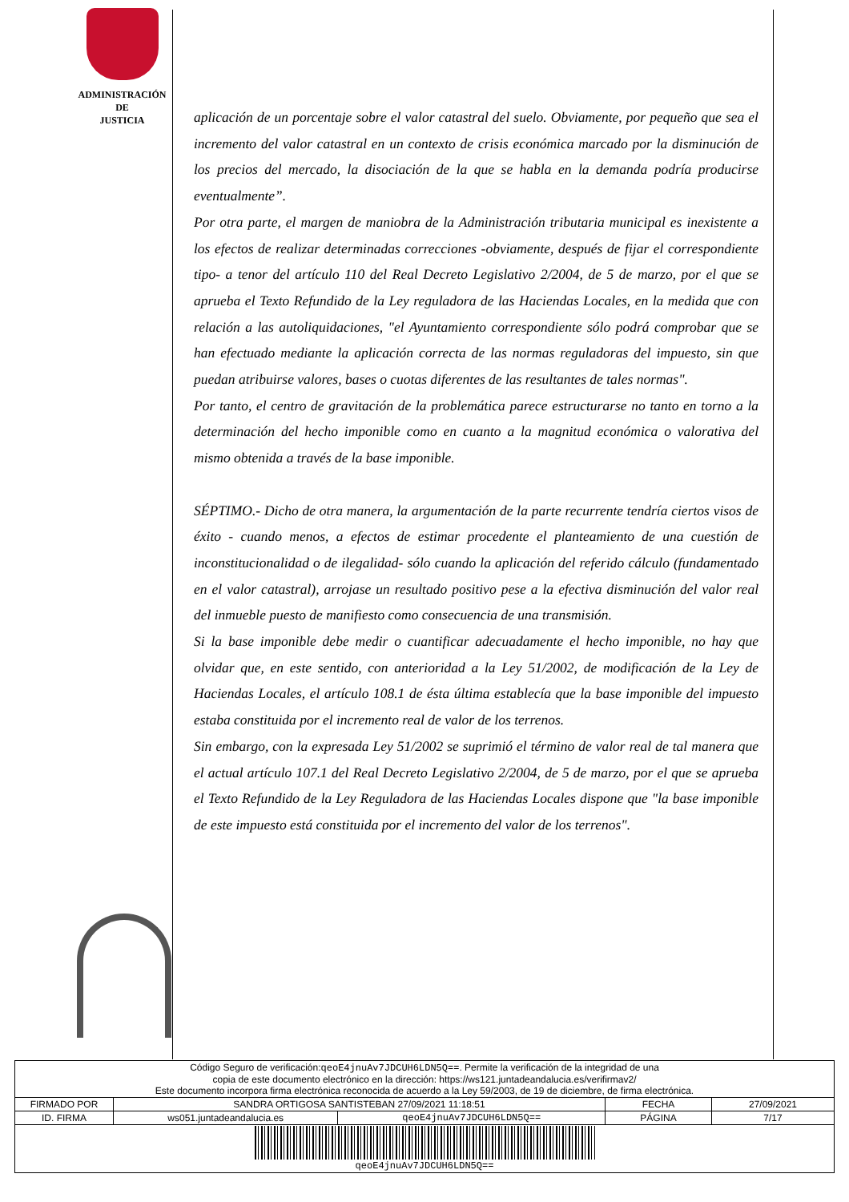ADMINISTRACIÓN
DE
JUSTICIA
aplicación de un porcentaje sobre el valor catastral del suelo. Obviamente, por pequeño que sea el incremento del valor catastral en un contexto de crisis económica marcado por la disminución de los precios del mercado, la disociación de la que se habla en la demanda podría producirse eventualmente”.
Por otra parte, el margen de maniobra de la Administración tributaria municipal es inexistente a los efectos de realizar determinadas correcciones -obviamente, después de fijar el correspondiente tipo- a tenor del artículo 110 del Real Decreto Legislativo 2/2004, de 5 de marzo, por el que se aprueba el Texto Refundido de la Ley reguladora de las Haciendas Locales, en la medida que con relación a las autoliquidaciones, "el Ayuntamiento correspondiente sólo podrá comprobar que se han efectuado mediante la aplicación correcta de las normas reguladoras del impuesto, sin que puedan atribuirse valores, bases o cuotas diferentes de las resultantes de tales normas".
Por tanto, el centro de gravitación de la problemática parece estructurarse no tanto en torno a la determinación del hecho imponible como en cuanto a la magnitud económica o valorativa del mismo obtenida a través de la base imponible.
SÉPTIMO.- Dicho de otra manera, la argumentación de la parte recurrente tendría ciertos visos de éxito - cuando menos, a efectos de estimar procedente el planteamiento de una cuestión de inconstitucionalidad o de ilegalidad- sólo cuando la aplicación del referido cálculo (fundamentado en el valor catastral), arrojase un resultado positivo pese a la efectiva disminución del valor real del inmueble puesto de manifiesto como consecuencia de una transmisión.
Si la base imponible debe medir o cuantificar adecuadamente el hecho imponible, no hay que olvidar que, en este sentido, con anterioridad a la Ley 51/2002, de modificación de la Ley de Haciendas Locales, el artículo 108.1 de ésta última establecía que la base imponible del impuesto estaba constituida por el incremento real de valor de los terrenos.
Sin embargo, con la expresada Ley 51/2002 se suprimió el término de valor real de tal manera que el actual artículo 107.1 del Real Decreto Legislativo 2/2004, de 5 de marzo, por el que se aprueba el Texto Refundido de la Ley Reguladora de las Haciendas Locales dispone que "la base imponible de este impuesto está constituida por el incremento del valor de los terrenos".
| Código Seguro de verificación: qeoE4jnuAv7JDCUH6LDN5Q== . Permite la verificación de la integridad de una copia de este documento electrónico en la dirección: https://ws121.juntadeandalucia.es/verifirmav2/ Este documento incorpora firma electrónica reconocida de acuerdo a la Ley 59/2003, de 19 de diciembre, de firma electrónica. | | | | |
| FIRMADO POR | SANDRA ORTIGOSA SANTISTEBAN 27/09/2021 11:18:51 | | FECHA | 27/09/2021 |
| ID. FIRMA | ws051.juntadeandalucia.es | qeoE4jnuAv7JDCUH6LDN5Q== | PÁGINA | 7/17 |
| qeoE4jnuAv7JDCUH6LDN5Q== | | | | |